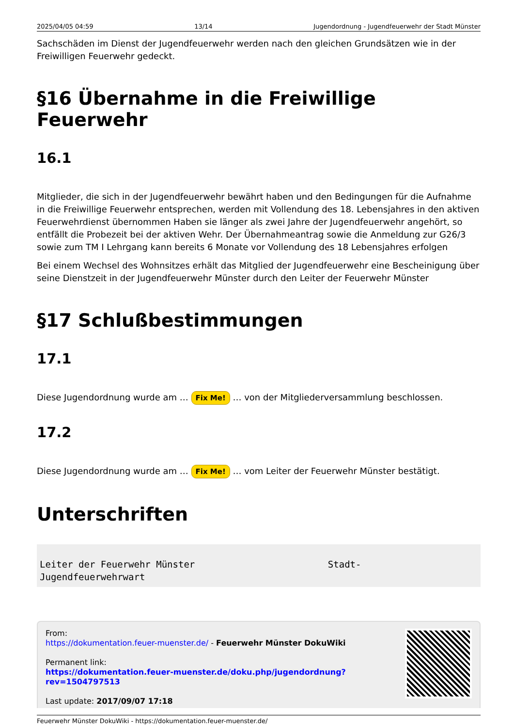2025/04/05 04:59 13/14 Jugendordnung - Jugendfeuerwehr der Stadt Münster
Sachschäden im Dienst der Jugendfeuerwehr werden nach den gleichen Grundsätzen wie in der Freiwilligen Feuerwehr gedeckt.
§16 Übernahme in die Freiwillige Feuerwehr
16.1
Mitglieder, die sich in der Jugendfeuerwehr bewährt haben und den Bedingungen für die Aufnahme in die Freiwillige Feuerwehr entsprechen, werden mit Vollendung des 18. Lebensjahres in den aktiven Feuerwehrdienst übernommen Haben sie länger als zwei Jahre der Jugendfeuerwehr angehört, so entfällt die Probezeit bei der aktiven Wehr. Der Übernahmeantrag sowie die Anmeldung zur G26/3 sowie zum TM I Lehrgang kann bereits 6 Monate vor Vollendung des 18 Lebensjahres erfolgen
Bei einem Wechsel des Wohnsitzes erhält das Mitglied der Jugendfeuerwehr eine Bescheinigung über seine Dienstzeit in der Jugendfeuerwehr Münster durch den Leiter der Feuerwehr Münster
§17 Schlußbestimmungen
17.1
Diese Jugendordnung wurde am … Fix Me! … von der Mitgliederversammlung beschlossen.
17.2
Diese Jugendordnung wurde am … Fix Me! … vom Leiter der Feuerwehr Münster bestätigt.
Unterschriften
Leiter der Feuerwehr Münster Stadt- Jugendfeuerwehrwart
From:
https://dokumentation.feuer-muenster.de/ - Feuerwehr Münster DokuWiki
Permanent link:
https://dokumentation.feuer-muenster.de/doku.php/jugendordnung?rev=1504797513
Last update: 2017/09/07 17:18
Feuerwehr Münster DokuWiki - https://dokumentation.feuer-muenster.de/